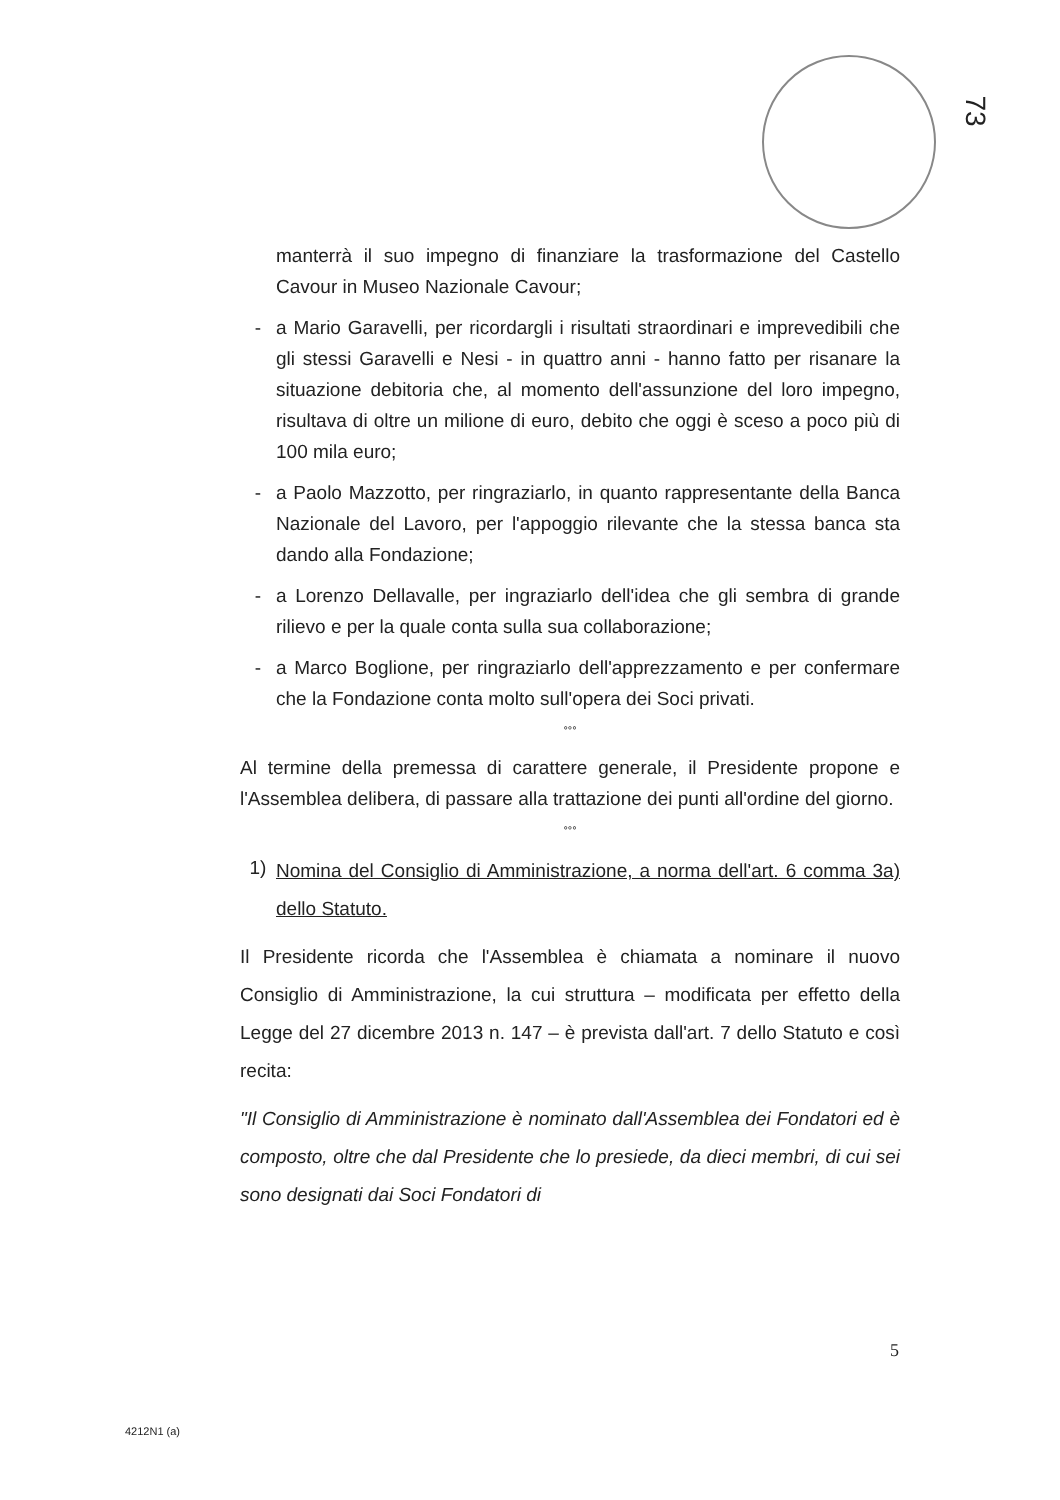73
manterrà il suo impegno di finanziare la trasformazione del Castello Cavour in Museo Nazionale Cavour;
- a Mario Garavelli, per ricordargli i risultati straordinari e imprevedibili che gli stessi Garavelli e Nesi - in quattro anni - hanno fatto per risanare la situazione debitoria che, al momento dell'assunzione del loro impegno, risultava di oltre un milione di euro, debito che oggi è sceso a poco più di 100 mila euro;
- a Paolo Mazzotto, per ringraziarlo, in quanto rappresentante della Banca Nazionale del Lavoro, per l'appoggio rilevante che la stessa banca sta dando alla Fondazione;
- a Lorenzo Dellavalle, per ingraziarlo dell'idea che gli sembra di grande rilievo e per la quale conta sulla sua collaborazione;
- a Marco Boglione, per ringraziarlo dell'apprezzamento e per confermare che la Fondazione conta molto sull'opera dei Soci privati.
°°°
Al termine della premessa di carattere generale, il Presidente propone e l'Assemblea delibera, di passare alla trattazione dei punti all'ordine del giorno.
°°°
1)
Nomina del Consiglio di Amministrazione, a norma dell'art. 6 comma 3a) dello Statuto.
Il Presidente ricorda che l'Assemblea è chiamata a nominare il nuovo Consiglio di Amministrazione, la cui struttura – modificata per effetto della Legge del 27 dicembre 2013 n. 147 – è prevista dall'art. 7 dello Statuto e così recita:
"Il Consiglio di Amministrazione è nominato dall'Assemblea dei Fondatori ed è composto, oltre che dal Presidente che lo presiede, da dieci membri, di cui sei sono designati dai Soci Fondatori di
5
4212N1 (a)